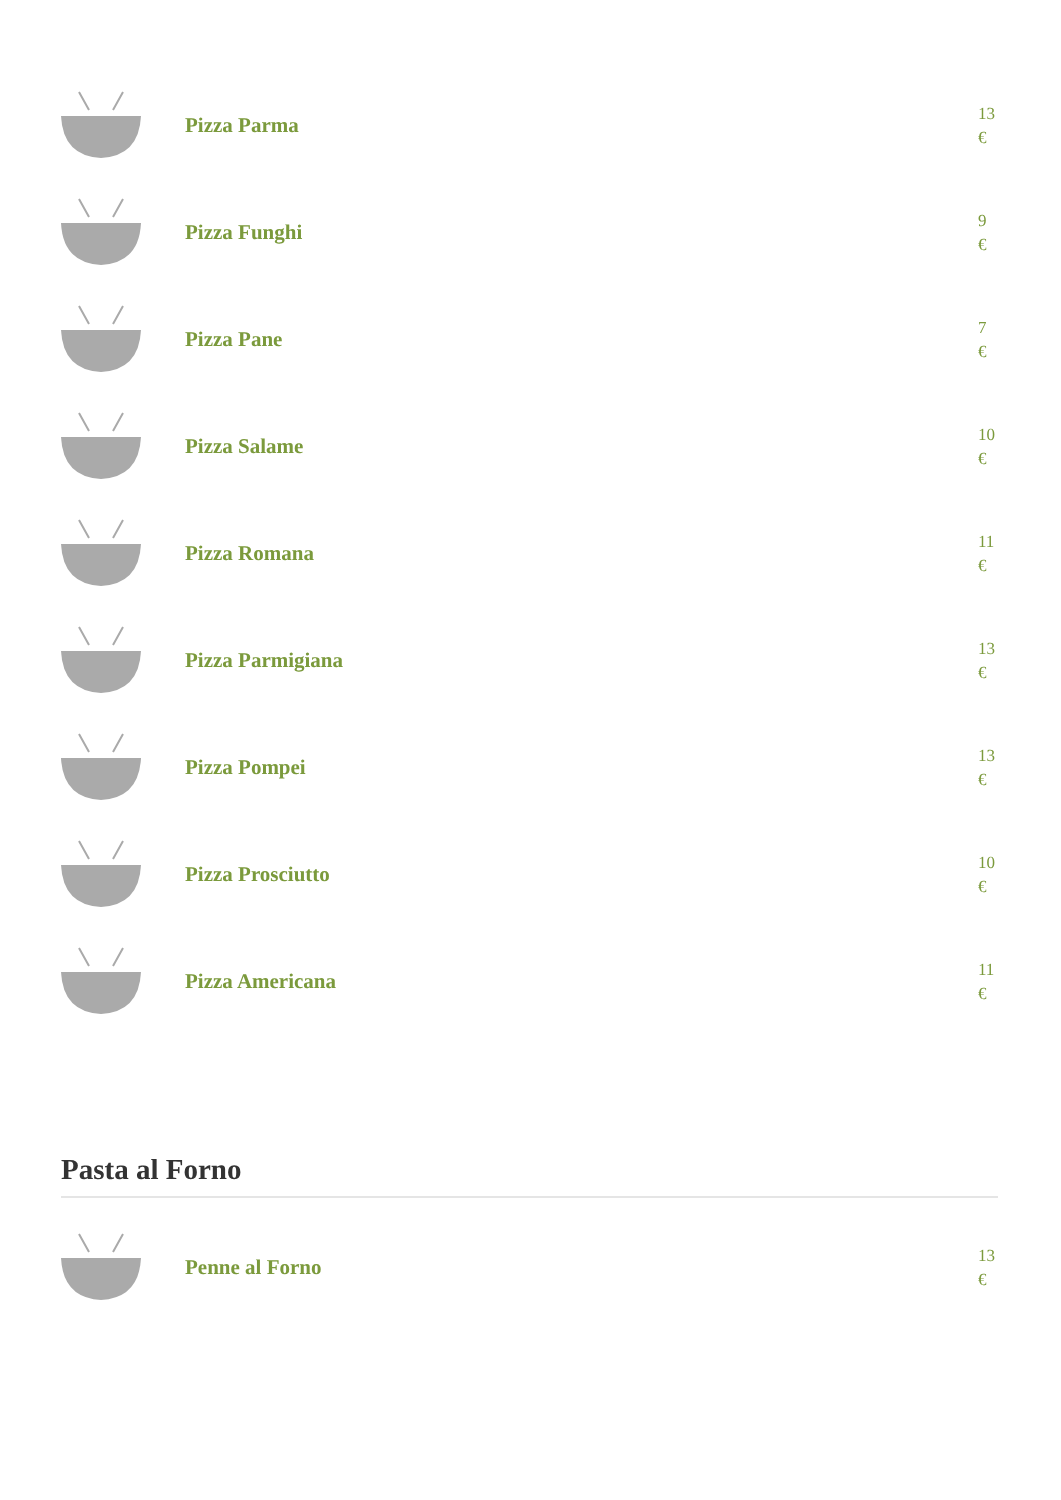Pizza Parma
13 €
Pizza Funghi
9 €
Pizza Pane
7 €
Pizza Salame
10 €
Pizza Romana
11 €
Pizza Parmigiana
13 €
Pizza Pompei
13 €
Pizza Prosciutto
10 €
Pizza Americana
11 €
Pasta al Forno
Penne al Forno
13 €